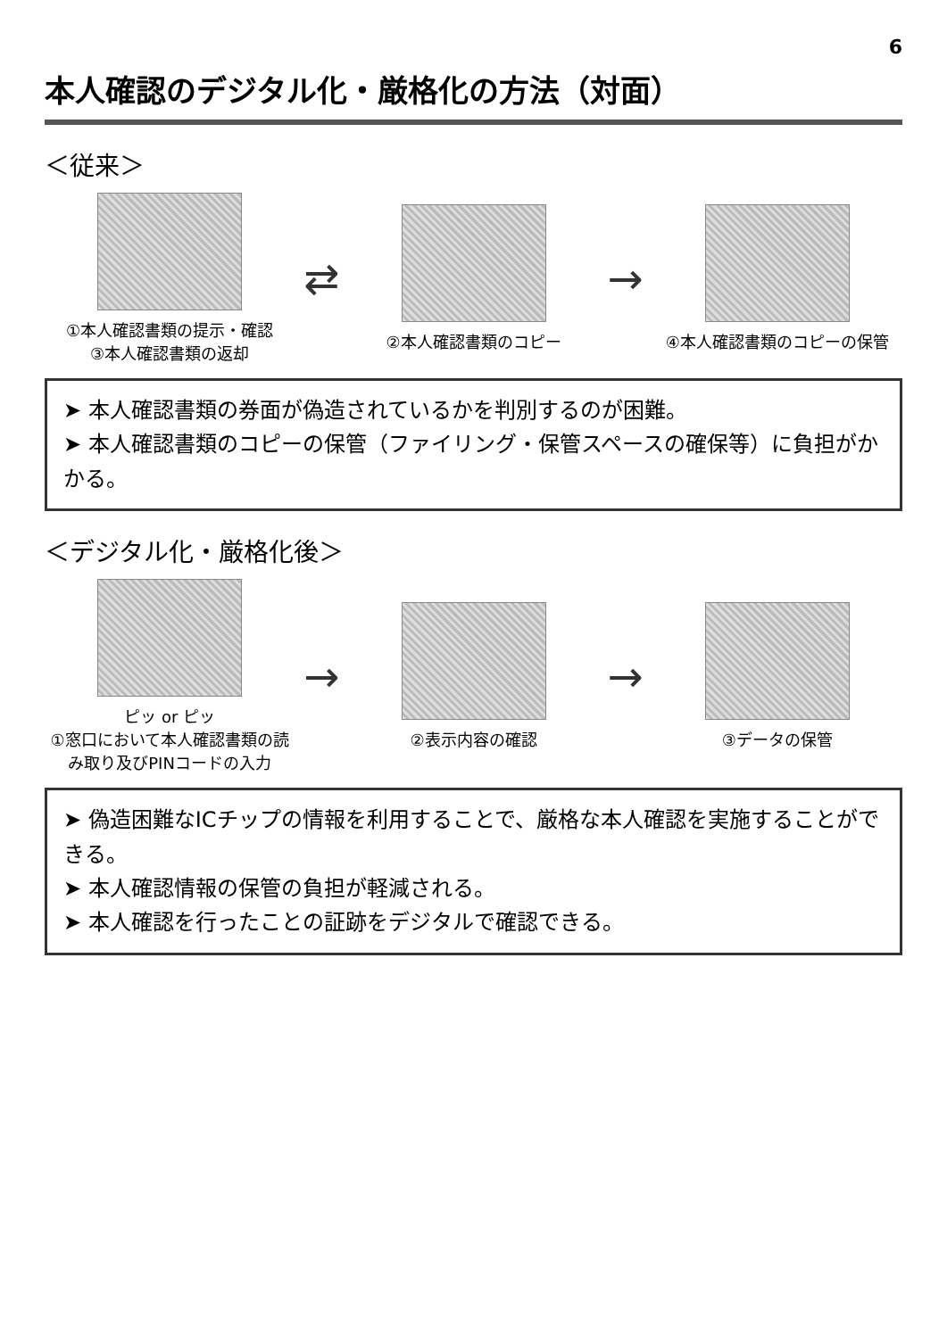6
本人確認のデジタル化・厳格化の方法（対面）
＜従来＞
①本人確認書類の提示・確認
③本人確認書類の返却
⇄
②本人確認書類のコピー
→
④本人確認書類のコピーの保管
➤ 本人確認書類の券面が偽造されているかを判別するのが困難。
➤ 本人確認書類のコピーの保管（ファイリング・保管スペースの確保等）に負担がかかる。
＜デジタル化・厳格化後＞
ピッ or ピッ
①窓口において本人確認書類の読み取り及びPINコードの入力
→
②表示内容の確認
→
③データの保管
➤ 偽造困難なICチップの情報を利用することで、厳格な本人確認を実施することができる。
➤ 本人確認情報の保管の負担が軽減される。
➤ 本人確認を行ったことの証跡をデジタルで確認できる。